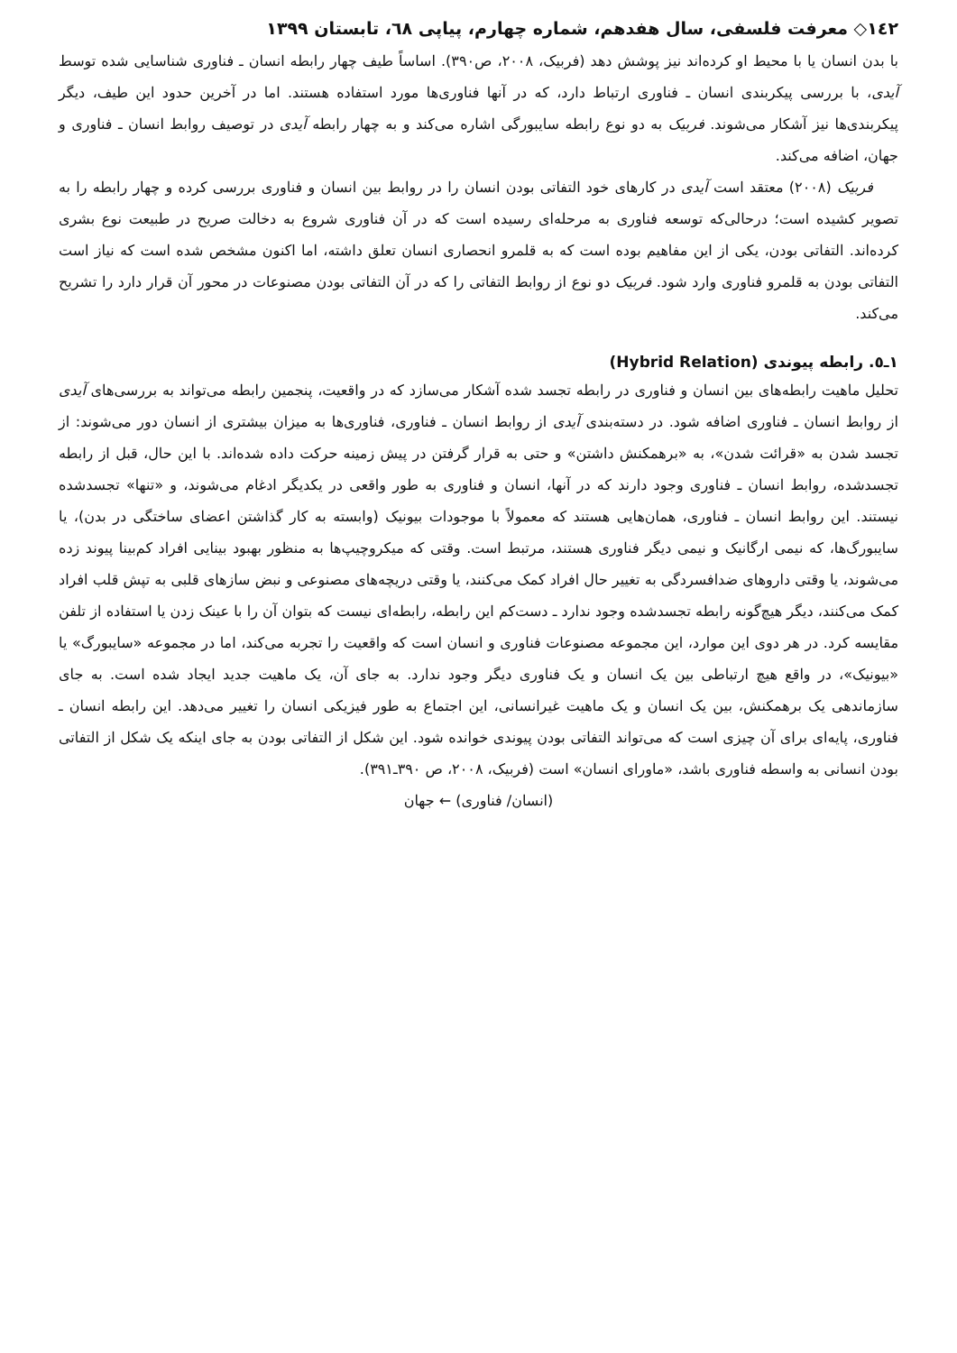١٤٢◇ معرفت فلسفی، سال هفدهم، شماره چهارم، پیاپی ٦٨، تابستان ١٣٩٩
با بدن انسان یا با محیط او کرده‌اند نیز پوشش دهد (فربیک، ٢٠٠٨، ص٣٩٠). اساساً طیف چهار رابطه انسان ـ فناوری شناسایی شده توسط آیدی، با بررسی پیکربندی انسان ـ فناوری ارتباط دارد، که در آنها فناوری‌ها مورد استفاده هستند. اما در آخرین حدود این طیف، دیگر پیکربندی‌ها نیز آشکار می‌شوند. فربیک به دو نوع رابطه سایبورگی اشاره می‌کند و به چهار رابطه آیدی در توصیف روابط انسان ـ فناوری و جهان، اضافه می‌کند.
فربیک (٢٠٠٨) معتقد است آیدی در کارهای خود التفاتی بودن انسان را در روابط بین انسان و فناوری بررسی کرده و چهار رابطه را به تصویر کشیده است؛ درحالی‌که توسعه فناوری به مرحله‌ای رسیده است که در آن فناوری شروع به دخالت صریح در طبیعت نوع بشری کرده‌اند. التفاتی بودن، یکی از این مفاهیم بوده است که به قلمرو انحصاری انسان تعلق داشته، اما اکنون مشخص شده است که نیاز است التفاتی بودن به قلمرو فناوری وارد شود. فربیک دو نوع از روابط التفاتی را که در آن التفاتی بودن مصنوعات در محور آن قرار دارد را تشریح می‌کند.
١ـ٥. رابطه پیوندی (Hybrid Relation)
تحلیل ماهیت رابطه‌های بین انسان و فناوری در رابطه تجسد شده آشکار می‌سازد که در واقعیت، پنجمین رابطه می‌تواند به بررسی‌های آیدی از روابط انسان ـ فناوری اضافه شود. در دسته‌بندی آیدی از روابط انسان ـ فناوری، فناوری‌ها به میزان بیشتری از انسان دور می‌شوند: از تجسد شدن به «قرائت شدن»، به «برهمکنش داشتن» و حتی به قرار گرفتن در پیش زمینه حرکت داده شده‌اند. با این حال، قبل از رابطه تجسدشده، روابط انسان ـ فناوری وجود دارند که در آنها، انسان و فناوری به طور واقعی در یکدیگر ادغام می‌شوند، و «تنها» تجسدشده نیستند. این روابط انسان ـ فناوری، همان‌هایی هستند که معمولاً با موجودات بیونیک (وابسته به کار گذاشتن اعضای ساختگی در بدن)، یا سایبورگ‌ها، که نیمی ارگانیک و نیمی دیگر فناوری هستند، مرتبط است. وقتی که میکروچیپ‌ها به منظور بهبود بینایی افراد کم‌بینا پیوند زده می‌شوند، یا وقتی داروهای ضدافسردگی به تغییر حال افراد کمک می‌کنند، یا وقتی دریچه‌های مصنوعی و نبض سازهای قلبی به تپش قلب افراد کمک می‌کنند، دیگر هیچ‌گونه رابطه تجسدشده وجود ندارد ـ دست‌کم این رابطه، رابطه‌ای نیست که بتوان آن را با عینک زدن یا استفاده از تلفن مقایسه کرد. در هر دوی این موارد، این مجموعه مصنوعات فناوری و انسان است که واقعیت را تجربه می‌کند، اما در مجموعه «سایبورگ» یا «بیونیک»، در واقع هیچ ارتباطی بین یک انسان و یک فناوری دیگر وجود ندارد. به جای آن، یک ماهیت جدید ایجاد شده است. به جای سازماندهی یک برهمکنش، بین یک انسان و یک ماهیت غیرانسانی، این اجتماع به طور فیزیکی انسان را تغییر می‌دهد. این رابطه انسان ـ فناوری، پایه‌ای برای آن چیزی است که می‌تواند التفاتی بودن پیوندی خوانده شود. این شکل از التفاتی بودن به جای اینکه یک شکل از التفاتی بودن انسانی به واسطه فناوری باشد، «ماورای انسان» است (فربیک، ٢٠٠٨، ص ٣٩٠ـ٣٩١).
(انسان/ فناوری) ← جهان